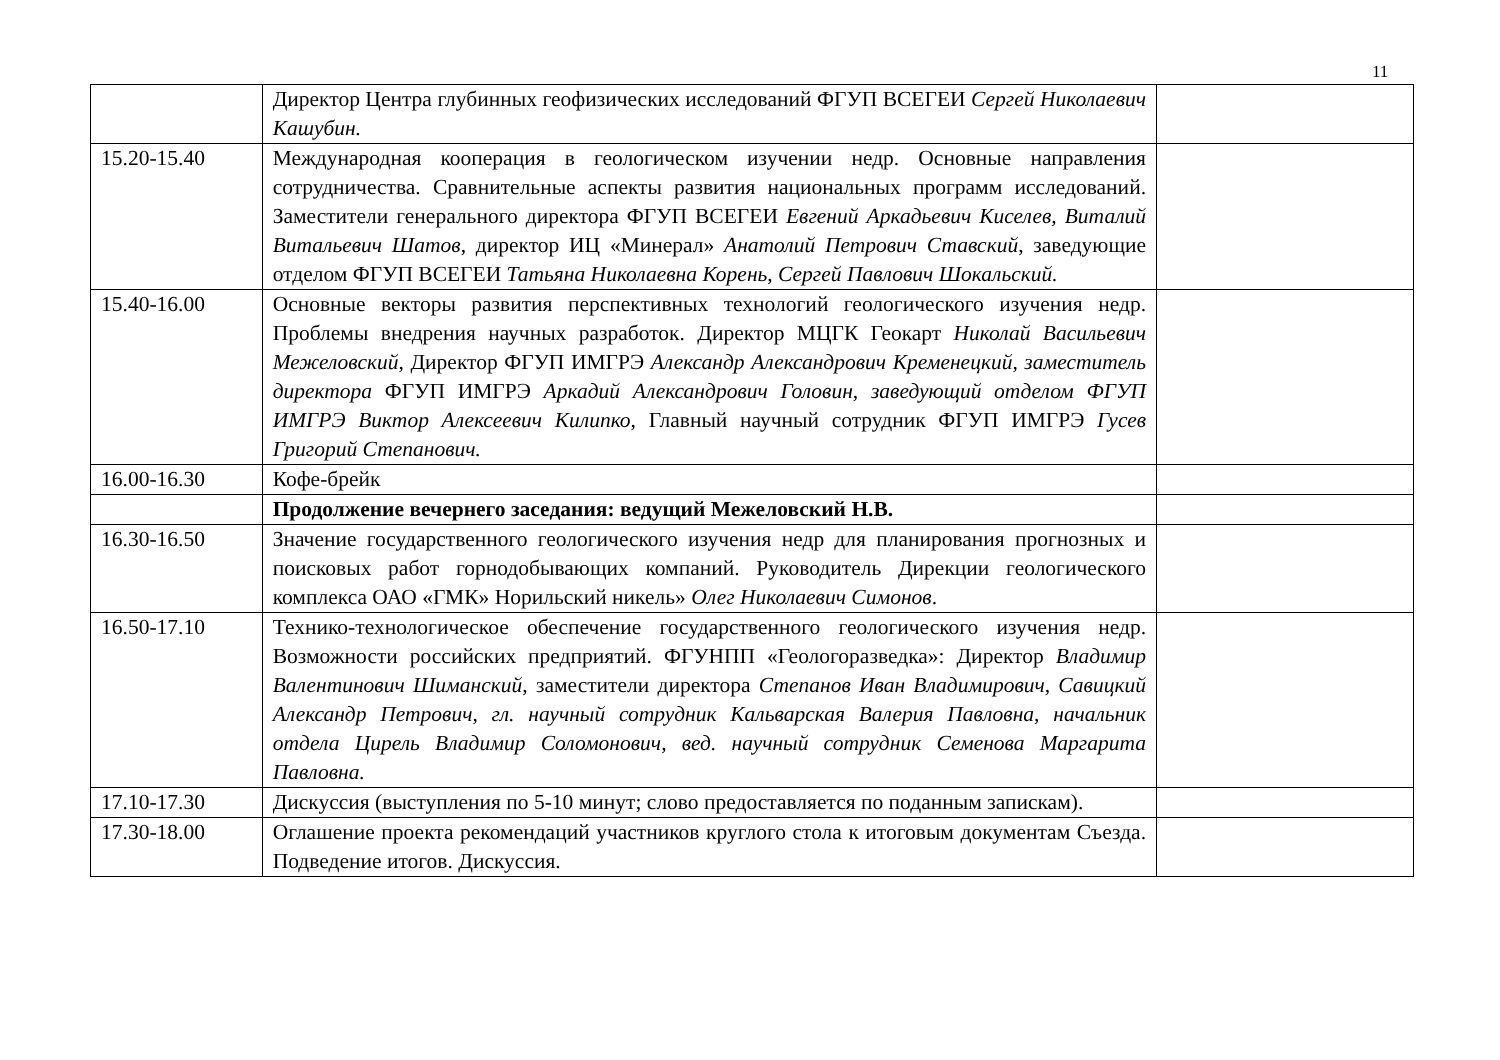11
| | Директор Центра глубинных геофизических исследований ФГУП ВСЕГЕИ Сергей Николаевич Кашубин. | |
| 15.20-15.40 | Международная кооперация в геологическом изучении недр. Основные направления сотрудничества. Сравнительные аспекты развития национальных программ исследований. Заместители генерального директора ФГУП ВСЕГЕИ Евгений Аркадьевич Киселев, Виталий Витальевич Шатов, директор ИЦ «Минерал» Анатолий Петрович Ставский , заведующие отделом ФГУП ВСЕГЕИ Татьяна Николаевна Корень, Сергей Павлович Шокальский. | |
| 15.40-16.00 | Основные векторы развития перспективных технологий геологического изучения недр. Проблемы внедрения научных разработок. Директор МЦГК Геокарт Николай Васильевич Межеловский, Директор ФГУП ИМГРЭ Александр Александрович Кременецкий, заместитель директора ФГУП ИМГРЭ Аркадий Александрович Головин, заведующий отделом ФГУП ИМГРЭ Виктор Алексеевич Килипко, Главный научный сотрудник ФГУП ИМГРЭ Гусев Григорий Степанович. | |
| 16.00-16.30 | Кофе-брейк | |
| | Продолжение вечернего заседания: ведущий Межеловский Н.В. | |
| 16.30-16.50 | Значение государственного геологического изучения недр для планирования прогнозных и поисковых работ горнодобывающих компаний. Руководитель Дирекции геологического комплекса ОАО «ГМК» Норильский никель» Олег Николаевич Симонов . | |
| 16.50-17.10 | Технико-технологическое обеспечение государственного геологического изучения недр. Возможности российских предприятий. ФГУНПП «Геологоразведка»: Директор Владимир Валентинович Шиманский, заместители директора Степанов Иван Владимирович, Савицкий Александр Петрович, гл. научный сотрудник Кальварская Валерия Павловна, начальник отдела Цирель Владимир Соломонович, вед. научный сотрудник Семенова Маргарита Павловна. | |
| 17.10-17.30 | Дискуссия (выступления по 5-10 минут; слово предоставляется по поданным запискам). | |
| 17.30-18.00 | Оглашение проекта рекомендаций участников круглого стола к итоговым документам Съезда. Подведение итогов. Дискуссия. | |